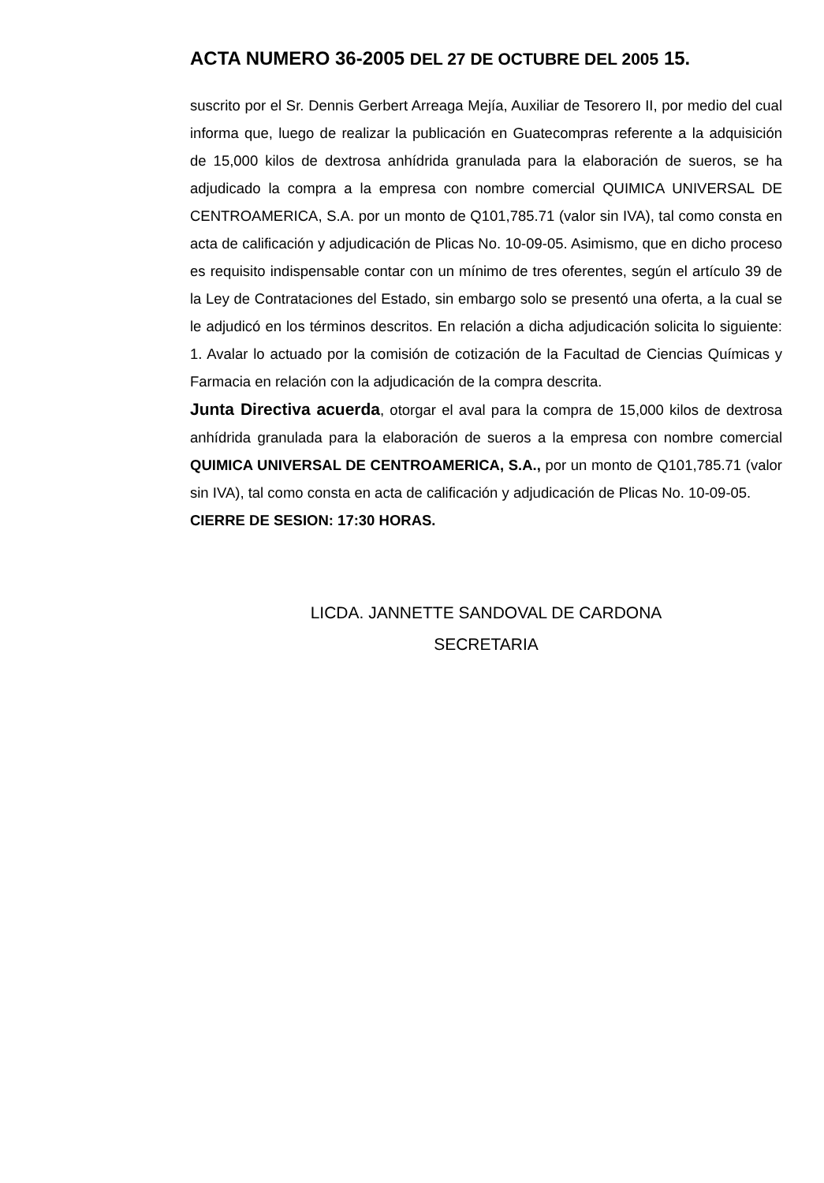ACTA NUMERO 36-2005 DEL 27 DE OCTUBRE DEL 2005 15.
suscrito por el Sr. Dennis Gerbert Arreaga Mejía, Auxiliar de Tesorero II, por medio del cual informa que, luego de realizar la publicación en Guatecompras referente a la adquisición de 15,000 kilos de dextrosa anhídrida granulada para la elaboración de sueros, se ha adjudicado la compra a la empresa con nombre comercial QUIMICA UNIVERSAL DE CENTROAMERICA, S.A. por un monto de Q101,785.71 (valor sin IVA), tal como consta en acta de calificación y adjudicación de Plicas No. 10-09-05. Asimismo, que en dicho proceso es requisito indispensable contar con un mínimo de tres oferentes, según el artículo 39 de la Ley de Contrataciones del Estado, sin embargo solo se presentó una oferta, a la cual se le adjudicó en los términos descritos. En relación a dicha adjudicación solicita lo siguiente: 1. Avalar lo actuado por la comisión de cotización de la Facultad de Ciencias Químicas y Farmacia en relación con la adjudicación de la compra descrita.
Junta Directiva acuerda, otorgar el aval para la compra de 15,000 kilos de dextrosa anhídrida granulada para la elaboración de sueros a la empresa con nombre comercial QUIMICA UNIVERSAL DE CENTROAMERICA, S.A., por un monto de Q101,785.71 (valor sin IVA), tal como consta en acta de calificación y adjudicación de Plicas No. 10-09-05.
CIERRE DE SESION: 17:30 HORAS.
LICDA. JANNETTE SANDOVAL DE CARDONA
SECRETARIA